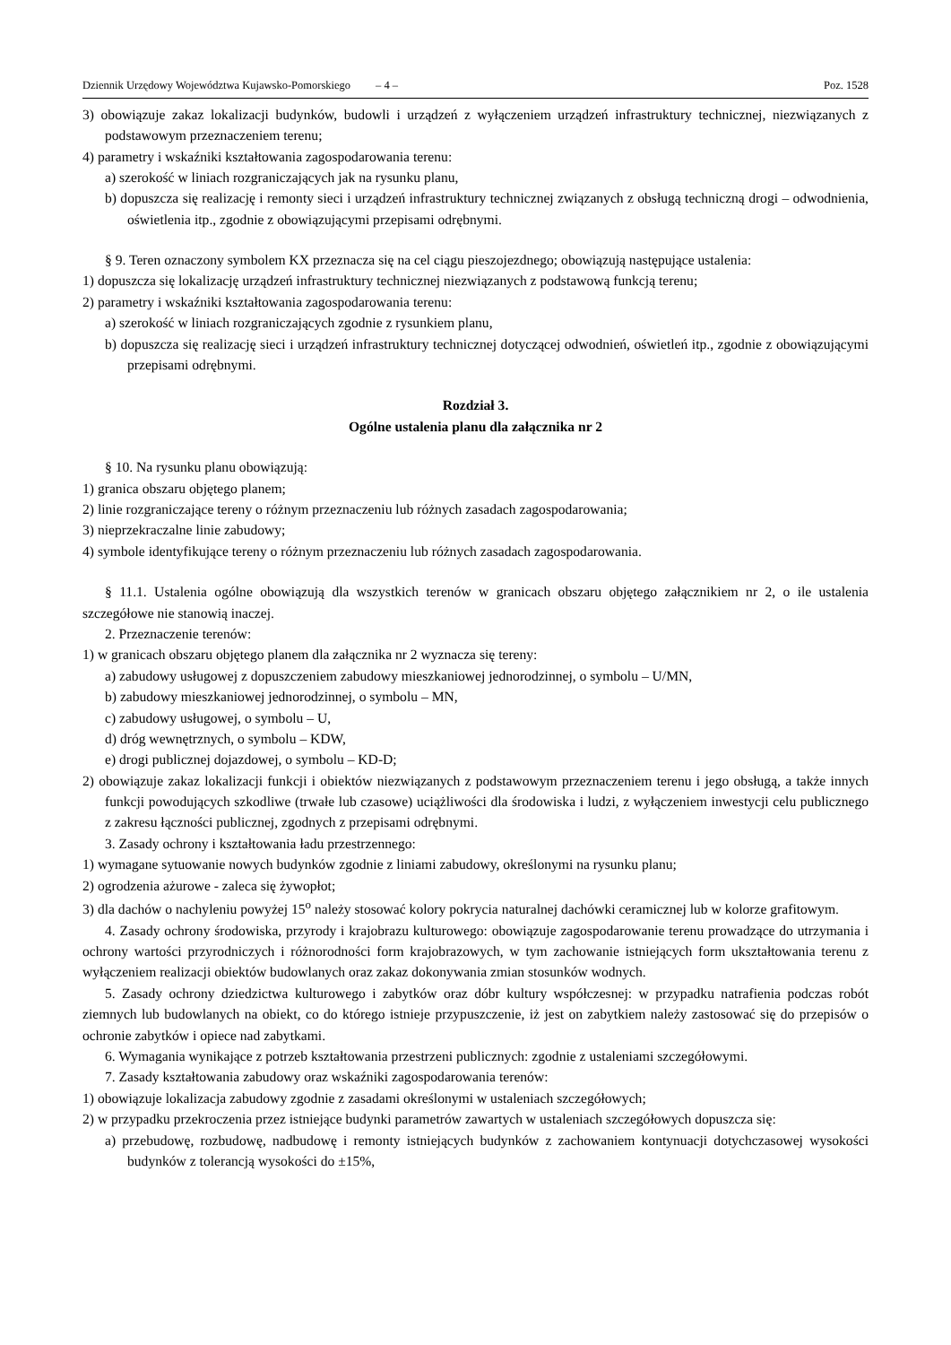Dziennik Urzędowy Województwa Kujawsko-Pomorskiego – 4 – Poz. 1528
3) obowiązuje zakaz lokalizacji budynków, budowli i urządzeń z wyłączeniem urządzeń infrastruktury technicznej, niezwiązanych z podstawowym przeznaczeniem terenu;
4) parametry i wskaźniki kształtowania zagospodarowania terenu:
a) szerokość w liniach rozgraniczających jak na rysunku planu,
b) dopuszcza się realizację i remonty sieci i urządzeń infrastruktury technicznej związanych z obsługą techniczną drogi – odwodnienia, oświetlenia itp., zgodnie z obowiązującymi przepisami odrębnymi.
§ 9. Teren oznaczony symbolem KX przeznacza się na cel ciągu pieszojezdnego; obowiązują następujące ustalenia:
1) dopuszcza się lokalizację urządzeń infrastruktury technicznej niezwiązanych z podstawową funkcją terenu;
2) parametry i wskaźniki kształtowania zagospodarowania terenu:
a) szerokość w liniach rozgraniczających zgodnie z rysunkiem planu,
b) dopuszcza się realizację sieci i urządzeń infrastruktury technicznej dotyczącej odwodnień, oświetleń itp., zgodnie z obowiązującymi przepisami odrębnymi.
Rozdział 3.
Ogólne ustalenia planu dla załącznika nr 2
§ 10. Na rysunku planu obowiązują:
1) granica obszaru objętego planem;
2) linie rozgraniczające tereny o różnym przeznaczeniu lub różnych zasadach zagospodarowania;
3) nieprzekraczalne linie zabudowy;
4) symbole identyfikujące tereny o różnym przeznaczeniu lub różnych zasadach zagospodarowania.
§ 11.1. Ustalenia ogólne obowiązują dla wszystkich terenów w granicach obszaru objętego załącznikiem nr 2, o ile ustalenia szczegółowe nie stanowią inaczej.
2. Przeznaczenie terenów:
1) w granicach obszaru objętego planem dla załącznika nr 2 wyznacza się tereny:
a) zabudowy usługowej z dopuszczeniem zabudowy mieszkaniowej jednorodzinnej, o symbolu – U/MN,
b) zabudowy mieszkaniowej jednorodzinnej, o symbolu – MN,
c) zabudowy usługowej, o symbolu – U,
d) dróg wewnętrznych, o symbolu – KDW,
e) drogi publicznej dojazdowej, o symbolu – KD-D;
2) obowiązuje zakaz lokalizacji funkcji i obiektów niezwiązanych z podstawowym przeznaczeniem terenu i jego obsługą, a także innych funkcji powodujących szkodliwe (trwałe lub czasowe) uciążliwości dla środowiska i ludzi, z wyłączeniem inwestycji celu publicznego z zakresu łączności publicznej, zgodnych z przepisami odrębnymi.
3. Zasady ochrony i kształtowania ładu przestrzennego:
1) wymagane sytuowanie nowych budynków zgodnie z liniami zabudowy, określonymi na rysunku planu;
2) ogrodzenia ażurowe - zaleca się żywopłot;
3) dla dachów o nachyleniu powyżej 15<sup>o</sup> należy stosować kolory pokrycia naturalnej dachówki ceramicznej lub w kolorze grafitowym.
4. Zasady ochrony środowiska, przyrody i krajobrazu kulturowego: obowiązuje zagospodarowanie terenu prowadzące do utrzymania i ochrony wartości przyrodniczych i różnorodności form krajobrazowych, w tym zachowanie istniejących form ukształtowania terenu z wyłączeniem realizacji obiektów budowlanych oraz zakaz dokonywania zmian stosunków wodnych.
5. Zasady ochrony dziedzictwa kulturowego i zabytków oraz dóbr kultury współczesnej: w przypadku natrafienia podczas robót ziemnych lub budowlanych na obiekt, co do którego istnieje przypuszczenie, iż jest on zabytkiem należy zastosować się do przepisów o ochronie zabytków i opiece nad zabytkami.
6. Wymagania wynikające z potrzeb kształtowania przestrzeni publicznych: zgodnie z ustaleniami szczegółowymi.
7. Zasady kształtowania zabudowy oraz wskaźniki zagospodarowania terenów:
1) obowiązuje lokalizacja zabudowy zgodnie z zasadami określonymi w ustaleniach szczegółowych;
2) w przypadku przekroczenia przez istniejące budynki parametrów zawartych w ustaleniach szczegółowych dopuszcza się:
a) przebudowę, rozbudowę, nadbudowę i remonty istniejących budynków z zachowaniem kontynuacji dotychczasowej wysokości budynków z tolerancją wysokości do ±15%,